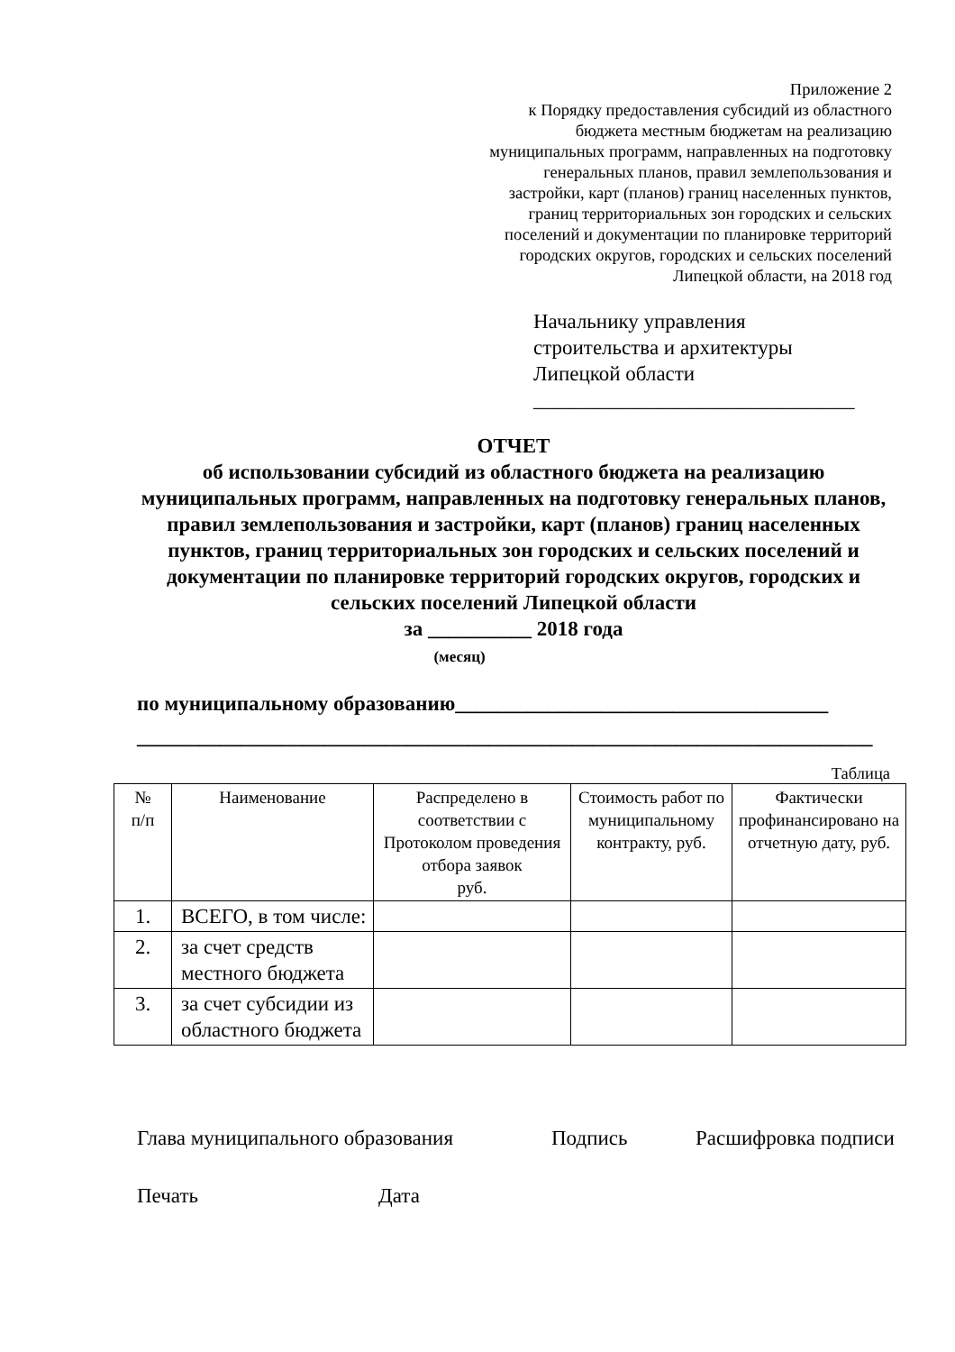Приложение 2
к Порядку предоставления субсидий из областного бюджета местным бюджетам на реализацию муниципальных программ, направленных на подготовку генеральных планов, правил землепользования и застройки, карт (планов) границ населенных пунктов, границ территориальных зон городских и сельских поселений и документации по планировке территорий городских округов, городских и сельских поселений Липецкой области, на 2018 год
Начальнику управления
строительства и архитектуры
Липецкой области
_______________________________
ОТЧЕТ
об использовании субсидий из областного бюджета на реализацию муниципальных программ, направленных на подготовку генеральных планов, правил землепользования и застройки, карт (планов) границ населенных пунктов, границ территориальных зон городских и сельских поселений и документации по планировке территорий городских округов, городских и сельских поселений Липецкой области
за __________ 2018 года
(месяц)
по муниципальному образованию____________________________________
_______________________________________________________________________
Таблица
| № п/п | Наименование | Распределено в соответствии с Протоколом проведения отбора заявок руб. | Стоимость работ по муниципальному контракту, руб. | Фактически профинансировано на отчетную дату, руб. |
| --- | --- | --- | --- | --- |
| 1. | ВСЕГО, в том числе: | | | |
| 2. | за счет средств местного бюджета | | | |
| 3. | за счет субсидии из областного бюджета | | | |
Глава муниципального образования Подпись Расшифровка подписи
Печать Дата